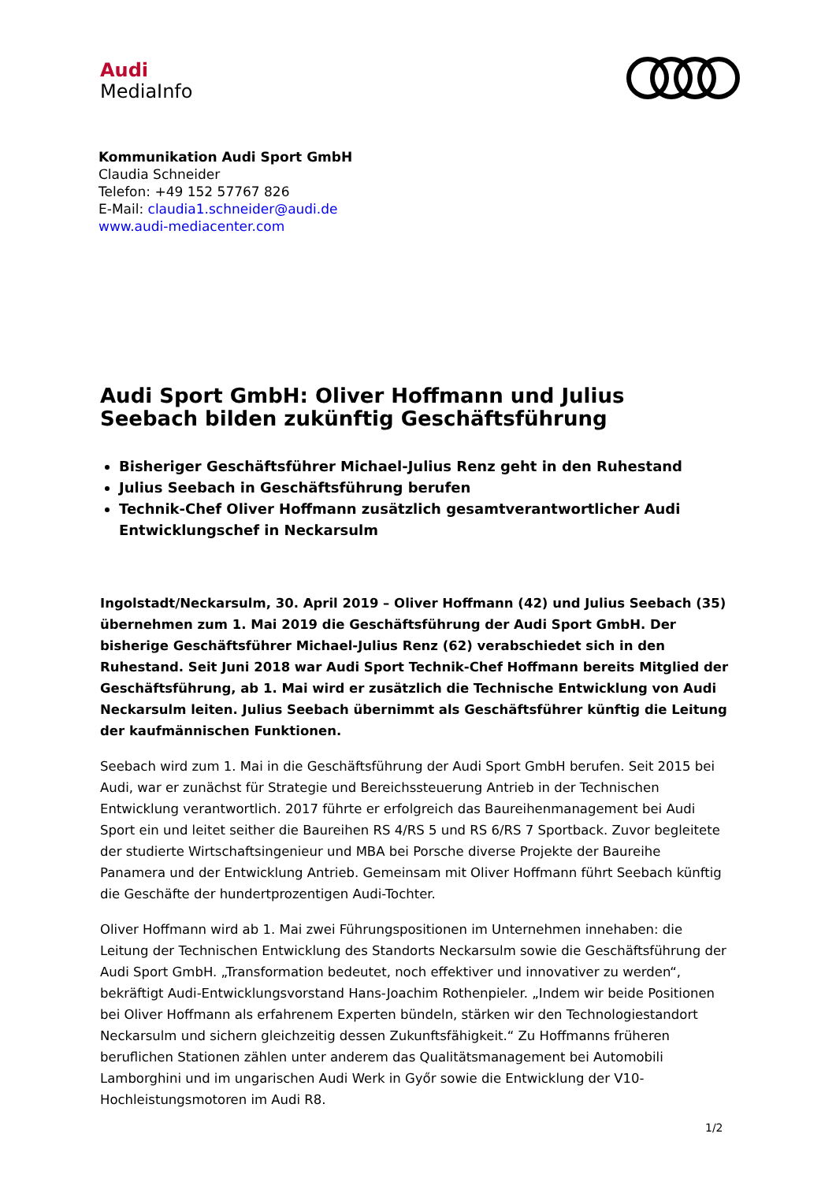Audi
MediaInfo
Kommunikation Audi Sport GmbH
Claudia Schneider
Telefon: +49 152 57767 826
E-Mail: claudia1.schneider@audi.de
www.audi-mediacenter.com
Audi Sport GmbH: Oliver Hoffmann und Julius Seebach bilden zukünftig Geschäftsführung
Bisheriger Geschäftsführer Michael-Julius Renz geht in den Ruhestand
Julius Seebach in Geschäftsführung berufen
Technik-Chef Oliver Hoffmann zusätzlich gesamtverantwortlicher Audi Entwicklungschef in Neckarsulm
Ingolstadt/Neckarsulm, 30. April 2019 – Oliver Hoffmann (42) und Julius Seebach (35) übernehmen zum 1. Mai 2019 die Geschäftsführung der Audi Sport GmbH. Der bisherige Geschäftsführer Michael-Julius Renz (62) verabschiedet sich in den Ruhestand. Seit Juni 2018 war Audi Sport Technik-Chef Hoffmann bereits Mitglied der Geschäftsführung, ab 1. Mai wird er zusätzlich die Technische Entwicklung von Audi Neckarsulm leiten. Julius Seebach übernimmt als Geschäftsführer künftig die Leitung der kaufmännischen Funktionen.
Seebach wird zum 1. Mai in die Geschäftsführung der Audi Sport GmbH berufen. Seit 2015 bei Audi, war er zunächst für Strategie und Bereichssteuerung Antrieb in der Technischen Entwicklung verantwortlich. 2017 führte er erfolgreich das Baureihenmanagement bei Audi Sport ein und leitet seither die Baureihen RS 4/RS 5 und RS 6/RS 7 Sportback. Zuvor begleitete der studierte Wirtschaftsingenieur und MBA bei Porsche diverse Projekte der Baureihe Panamera und der Entwicklung Antrieb. Gemeinsam mit Oliver Hoffmann führt Seebach künftig die Geschäfte der hundertprozentigen Audi-Tochter.
Oliver Hoffmann wird ab 1. Mai zwei Führungspositionen im Unternehmen innehaben: die Leitung der Technischen Entwicklung des Standorts Neckarsulm sowie die Geschäftsführung der Audi Sport GmbH. „Transformation bedeutet, noch effektiver und innovativer zu werden“, bekräftigt Audi-Entwicklungsvorstand Hans-Joachim Rothenpieler. „Indem wir beide Positionen bei Oliver Hoffmann als erfahrenem Experten bündeln, stärken wir den Technologiestandort Neckarsulm und sichern gleichzeitig dessen Zukunftsfähigkeit.“ Zu Hoffmanns früheren beruflichen Stationen zählen unter anderem das Qualitätsmanagement bei Automobili Lamborghini und im ungarischen Audi Werk in Győr sowie die Entwicklung der V10-Hochleistungsmotoren im Audi R8.
1/2